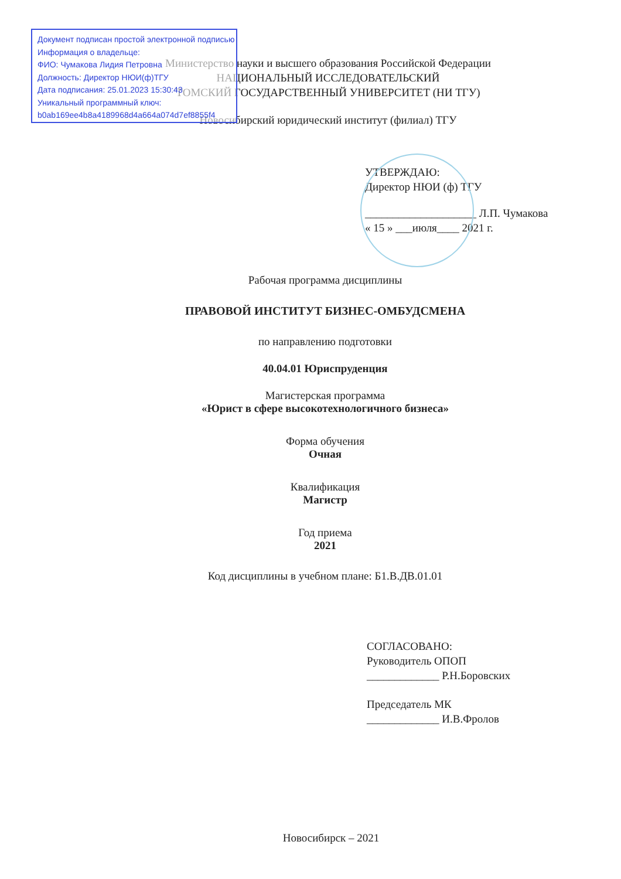Министерство науки и высшего образования Российской Федерации
НАЦИОНАЛЬНЫЙ ИССЛЕДОВАТЕЛЬСКИЙ
ТОМСКИЙ ГОСУДАРСТВЕННЫЙ УНИВЕРСИТЕТ (НИ ТГУ)
Новосибирский юридический институт (филиал) ТГУ
УТВЕРЖДАЮ:
Директор НЮИ (ф) ТГУ
____________________ Л.П. Чумакова
« 15 » ___июля____ 2021 г.
Рабочая программа дисциплины
ПРАВОВОЙ ИНСТИТУТ БИЗНЕС-ОМБУДСМЕНА
по направлению подготовки
40.04.01 Юриспруденция
Магистерская программа
«Юрист в сфере высокотехнологичного бизнеса»
Форма обучения
Очная
Квалификация
Магистр
Год приема
2021
Код дисциплины в учебном плане: Б1.В.ДВ.01.01
СОГЛАСОВАНО:
Руководитель ОПОП
_____________ Р.Н.Боровских
Председатель МК
_____________ И.В.Фролов
Новосибирск – 2021
Документ подписан простой электронной подписью
Информация о владельце:
ФИО: Чумакова Лидия Петровна
Должность: Директор НЮИ(ф)ТГУ
Дата подписания: 25.01.2023 15:30:43
Уникальный программный ключ:
b0ab169ee4b8a4189968d4a664a074d7ef8855f4